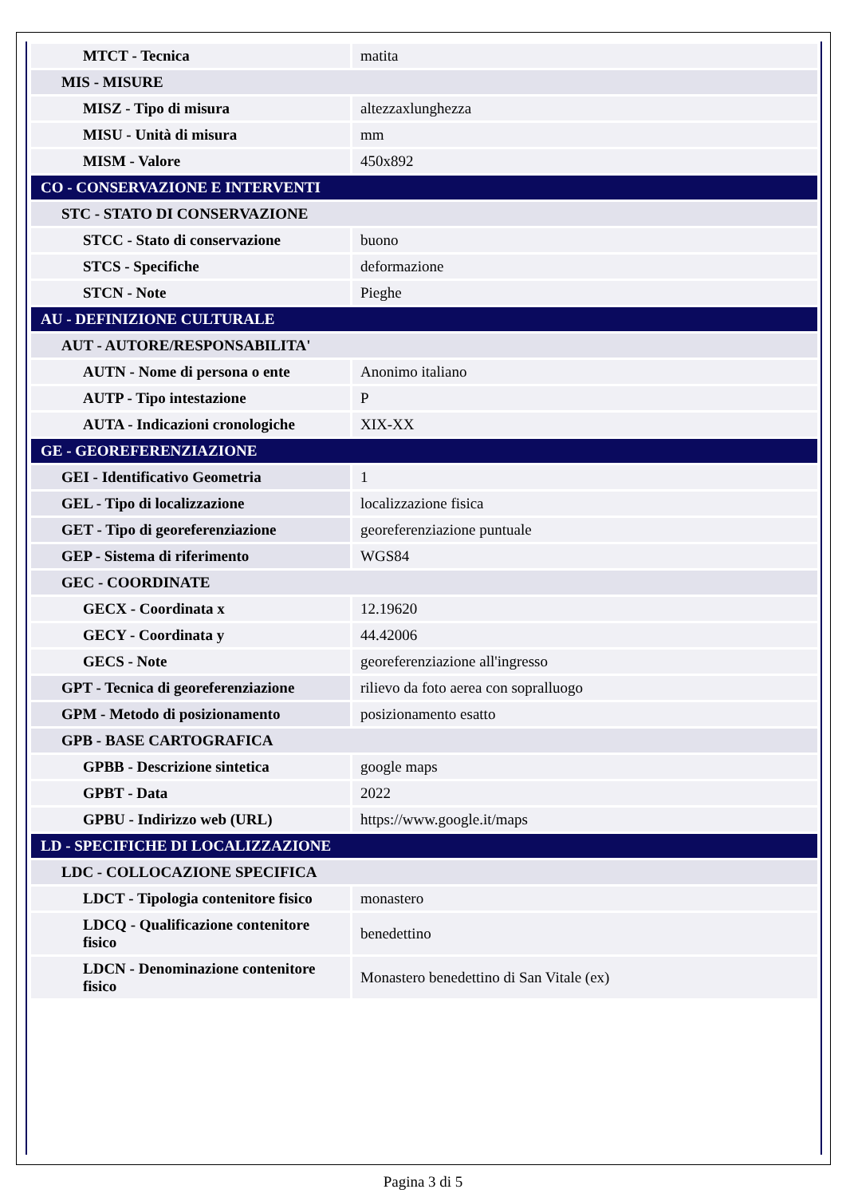| MTCT - Tecnica | matita |
| MIS - MISURE | |
| MISZ - Tipo di misura | altezzaxlunghezza |
| MISU - Unità di misura | mm |
| MISM - Valore | 450x892 |
| CO - CONSERVAZIONE E INTERVENTI | |
| STC - STATO DI CONSERVAZIONE | |
| STCC - Stato di conservazione | buono |
| STCS - Specifiche | deformazione |
| STCN - Note | Pieghe |
| AU - DEFINIZIONE CULTURALE | |
| AUT - AUTORE/RESPONSABILITA' | |
| AUTN - Nome di persona o ente | Anonimo italiano |
| AUTP - Tipo intestazione | P |
| AUTA - Indicazioni cronologiche | XIX-XX |
| GE - GEOREFERENZIAZIONE | |
| GEI - Identificativo Geometria | 1 |
| GEL - Tipo di localizzazione | localizzazione fisica |
| GET - Tipo di georeferenziazione | georeferenziazione puntuale |
| GEP - Sistema di riferimento | WGS84 |
| GEC - COORDINATE | |
| GECX - Coordinata x | 12.19620 |
| GECY - Coordinata y | 44.42006 |
| GECS - Note | georeferenziazione all'ingresso |
| GPT - Tecnica di georeferenziazione | rilievo da foto aerea con sopralluogo |
| GPM - Metodo di posizionamento | posizionamento esatto |
| GPB - BASE CARTOGRAFICA | |
| GPBB - Descrizione sintetica | google maps |
| GPBT - Data | 2022 |
| GPBU - Indirizzo web (URL) | https://www.google.it/maps |
| LD - SPECIFICHE DI LOCALIZZAZIONE | |
| LDC - COLLOCAZIONE SPECIFICA | |
| LDCT - Tipologia contenitore fisico | monastero |
| LDCQ - Qualificazione contenitore fisico | benedettino |
| LDCN - Denominazione contenitore fisico | Monastero benedettino di San Vitale (ex) |
Pagina 3 di 5